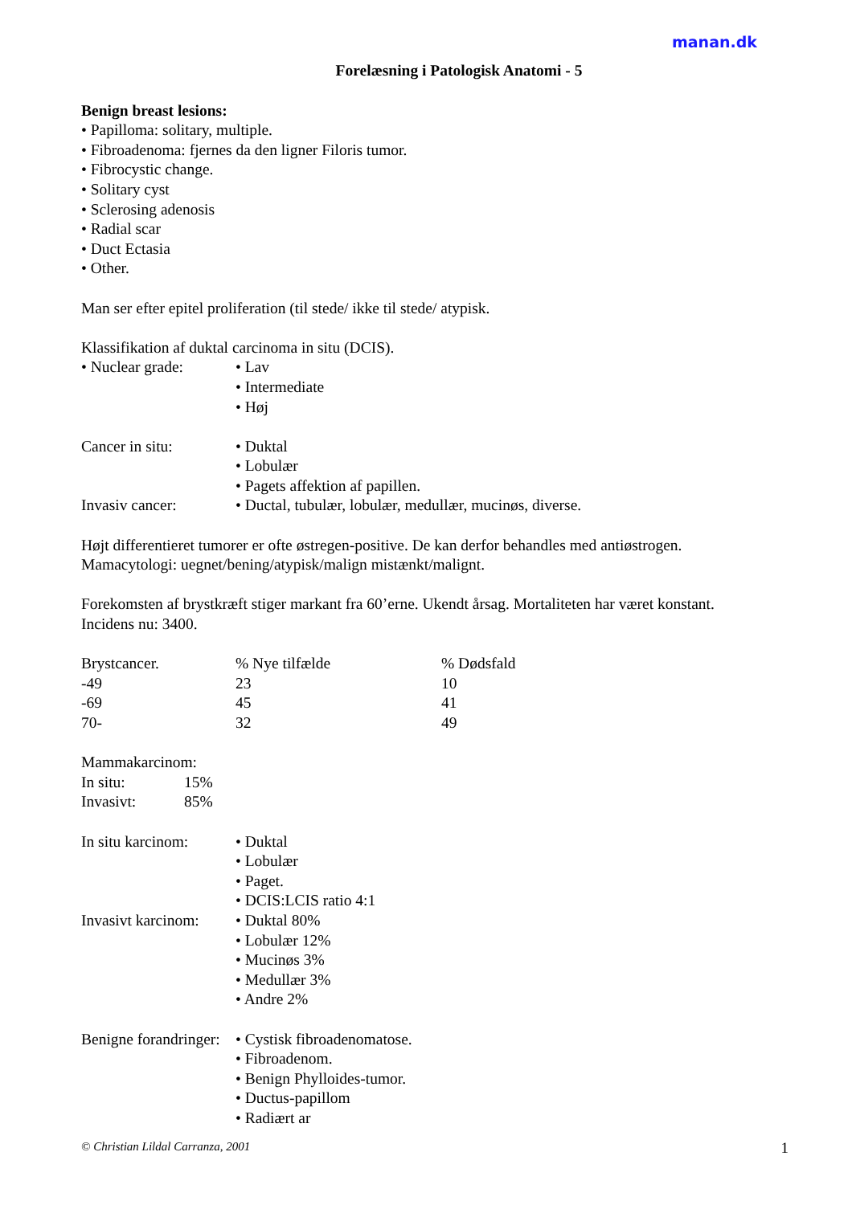manan.dk
Forelæsning i Patologisk Anatomi - 5
Benign breast lesions:
• Papilloma: solitary, multiple.
• Fibroadenoma: fjernes da den ligner Filoris tumor.
• Fibrocystic change.
• Solitary cyst
• Sclerosing adenosis
• Radial scar
• Duct Ectasia
• Other.
Man ser efter epitel proliferation (til stede/ ikke til stede/ atypisk.
Klassifikation af duktal carcinoma in situ (DCIS).
| • Nuclear grade: | • Lav • Intermediate • Høj |
| Cancer in situ: | • Duktal • Lobulær • Pagets affektion af papillen. |
| Invasiv cancer: | • Ductal, tubulær, lobulær, medullær, mucinøs, diverse. |
Højt differentieret tumorer er ofte østregen-positive. De kan derfor behandles med antiøstrogen.
Mamacytologi: uegnet/bening/atypisk/malign mistænkt/malignt.
Forekomsten af brystkræft stiger markant fra 60’erne. Ukendt årsag. Mortaliteten har været konstant.
Incidens nu: 3400.
| Brystcancer. | % Nye tilfælde | % Dødsfald |
| --- | --- | --- |
| -49 | 23 | 10 |
| -69 | 45 | 41 |
| 70- | 32 | 49 |
Mammakarcinom:
| In situ: | 15% |
| Invasivt: | 85% |
| In situ karcinom: | • Duktal • Lobulær • Paget. • DCIS:LCIS ratio 4:1 |
| Invasivt karcinom: | • Duktal 80% • Lobulær 12% • Mucinøs 3% • Medullær 3% • Andre 2% |
| Benigne forandringer: | • Cystisk fibroadenomatose. • Fibroadenom. • Benign Phylloides-tumor. • Ductus-papillom • Radiært ar |
© Christian Lildal Carranza, 2001 1